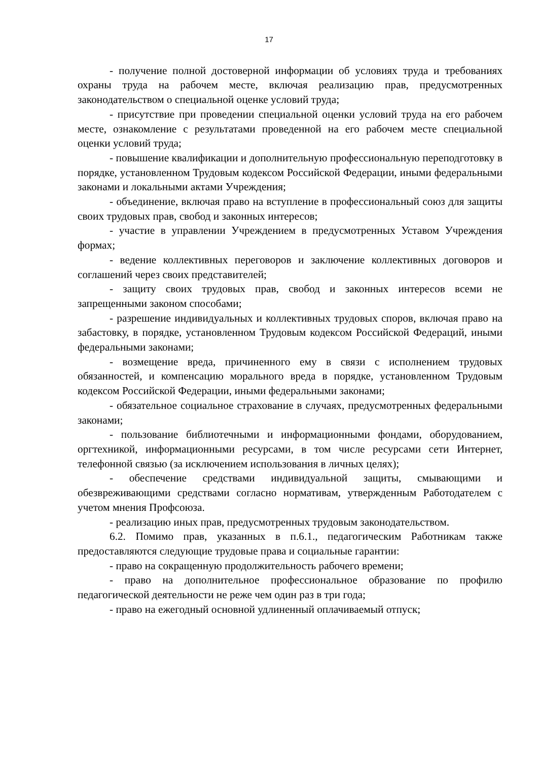17
- получение полной достоверной информации об условиях труда и требованиях охраны труда на рабочем месте, включая реализацию прав, предусмотренных законодательством о специальной оценке условий труда;
- присутствие при проведении специальной оценки условий труда на его рабочем месте, ознакомление с результатами проведенной на его рабочем месте специальной оценки условий труда;
- повышение квалификации и дополнительную профессиональную переподготовку в порядке, установленном Трудовым кодексом Российской Федерации, иными федеральными законами и локальными актами Учреждения;
- объединение, включая право на вступление в профессиональный союз для защиты своих трудовых прав, свобод и законных интересов;
- участие в управлении Учреждением в предусмотренных Уставом Учреждения формах;
- ведение коллективных переговоров и заключение коллективных договоров и соглашений через своих представителей;
- защиту своих трудовых прав, свобод и законных интересов всеми не запрещенными законом способами;
- разрешение индивидуальных и коллективных трудовых споров, включая право на забастовку, в порядке, установленном Трудовым кодексом Российской Федераций, иными федеральными законами;
- возмещение вреда, причиненного ему в связи с исполнением трудовых обязанностей, и компенсацию морального вреда в порядке, установленном Трудовым кодексом Российской Федерации, иными федеральными законами;
- обязательное социальное страхование в случаях, предусмотренных федеральными законами;
- пользование библиотечными и информационными фондами, оборудованием, оргтехникой, информационными ресурсами, в том числе ресурсами сети Интернет, телефонной связью (за исключением использования в личных целях);
- обеспечение средствами индивидуальной защиты, смывающими и обезвреживающими средствами согласно нормативам, утвержденным Работодателем с учетом мнения Профсоюза.
- реализацию иных прав, предусмотренных трудовым законодательством.
6.2. Помимо прав, указанных в п.6.1., педагогическим Работникам также предоставляются следующие трудовые права и социальные гарантии:
- право на сокращенную продолжительность рабочего времени;
- право на дополнительное профессиональное образование по профилю педагогической деятельности не реже чем один раз в три года;
- право на ежегодный основной удлиненный оплачиваемый отпуск;